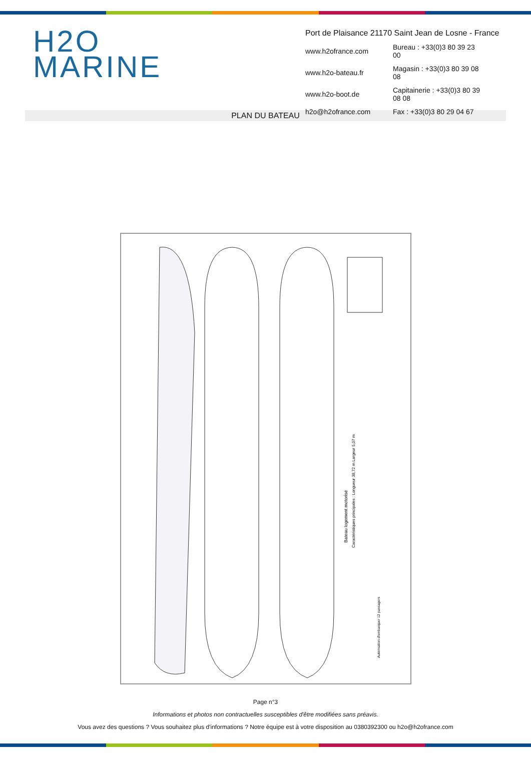H2O
MARINE
Port de Plaisance 21170 Saint Jean de Losne - France
| www.h2ofrance.com | Bureau : +33(0)3 80 39 23 00 |
| www.h2o-bateau.fr | Magasin : +33(0)3 80 39 08 08 |
| www.h2o-boot.de | Capitainerie : +33(0)3 80 39 08 08 |
| h2o@h2ofrance.com | Fax : +33(0)3 80 29 04 67 |
PLAN DU BATEAU
Caractéristiques principales : Longueur 38,72 m Largeur 5,07 m
Bateau logement motorisé
Autorisation d'embarquer 12 passagers
Page n°3
Informations et photos non contractuelles susceptibles d'être modifiées sans préavis.
Vous avez des questions ? Vous souhaitez plus d'informations ? Notre équipe est à votre disposition au 0380392300 ou h2o@h2ofrance.com